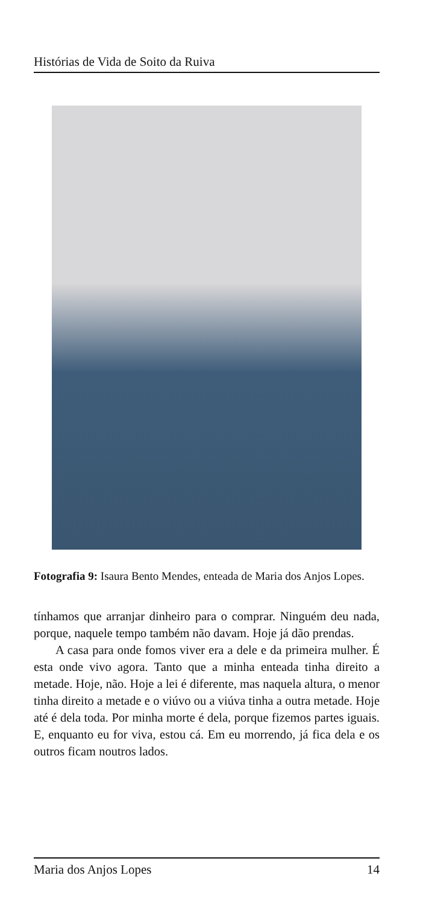Histórias de Vida de Soito da Ruiva
Fotografia 9: Isaura Bento Mendes, enteada de Maria dos Anjos Lopes.
tínhamos que arranjar dinheiro para o comprar. Ninguém deu nada, porque, naquele tempo também não davam. Hoje já dão prendas.
A casa para onde fomos viver era a dele e da primeira mulher. É esta onde vivo agora. Tanto que a minha enteada tinha direito a metade. Hoje, não. Hoje a lei é diferente, mas naquela altura, o menor tinha direito a metade e o viúvo ou a viúva tinha a outra metade. Hoje até é dela toda. Por minha morte é dela, porque fizemos partes iguais. E, enquanto eu for viva, estou cá. Em eu morrendo, já fica dela e os outros ficam noutros lados.
Maria dos Anjos Lopes 14